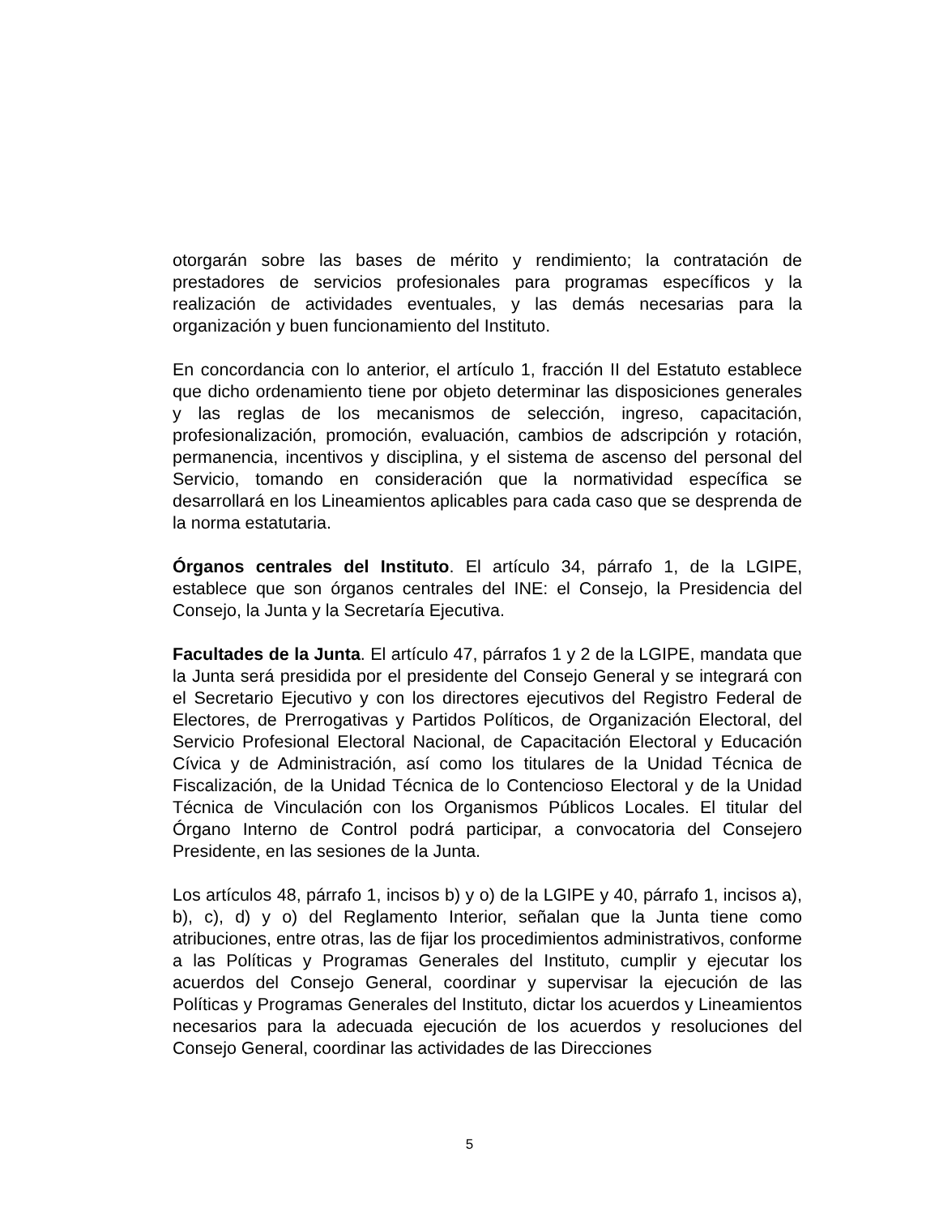otorgarán sobre las bases de mérito y rendimiento; la contratación de prestadores de servicios profesionales para programas específicos y la realización de actividades eventuales, y las demás necesarias para la organización y buen funcionamiento del Instituto.
En concordancia con lo anterior, el artículo 1, fracción II del Estatuto establece que dicho ordenamiento tiene por objeto determinar las disposiciones generales y las reglas de los mecanismos de selección, ingreso, capacitación, profesionalización, promoción, evaluación, cambios de adscripción y rotación, permanencia, incentivos y disciplina, y el sistema de ascenso del personal del Servicio, tomando en consideración que la normatividad específica se desarrollará en los Lineamientos aplicables para cada caso que se desprenda de la norma estatutaria.
Órganos centrales del Instituto. El artículo 34, párrafo 1, de la LGIPE, establece que son órganos centrales del INE: el Consejo, la Presidencia del Consejo, la Junta y la Secretaría Ejecutiva.
Facultades de la Junta. El artículo 47, párrafos 1 y 2 de la LGIPE, mandata que la Junta será presidida por el presidente del Consejo General y se integrará con el Secretario Ejecutivo y con los directores ejecutivos del Registro Federal de Electores, de Prerrogativas y Partidos Políticos, de Organización Electoral, del Servicio Profesional Electoral Nacional, de Capacitación Electoral y Educación Cívica y de Administración, así como los titulares de la Unidad Técnica de Fiscalización, de la Unidad Técnica de lo Contencioso Electoral y de la Unidad Técnica de Vinculación con los Organismos Públicos Locales. El titular del Órgano Interno de Control podrá participar, a convocatoria del Consejero Presidente, en las sesiones de la Junta.
Los artículos 48, párrafo 1, incisos b) y o) de la LGIPE y 40, párrafo 1, incisos a), b), c), d) y o) del Reglamento Interior, señalan que la Junta tiene como atribuciones, entre otras, las de fijar los procedimientos administrativos, conforme a las Políticas y Programas Generales del Instituto, cumplir y ejecutar los acuerdos del Consejo General, coordinar y supervisar la ejecución de las Políticas y Programas Generales del Instituto, dictar los acuerdos y Lineamientos necesarios para la adecuada ejecución de los acuerdos y resoluciones del Consejo General, coordinar las actividades de las Direcciones
5